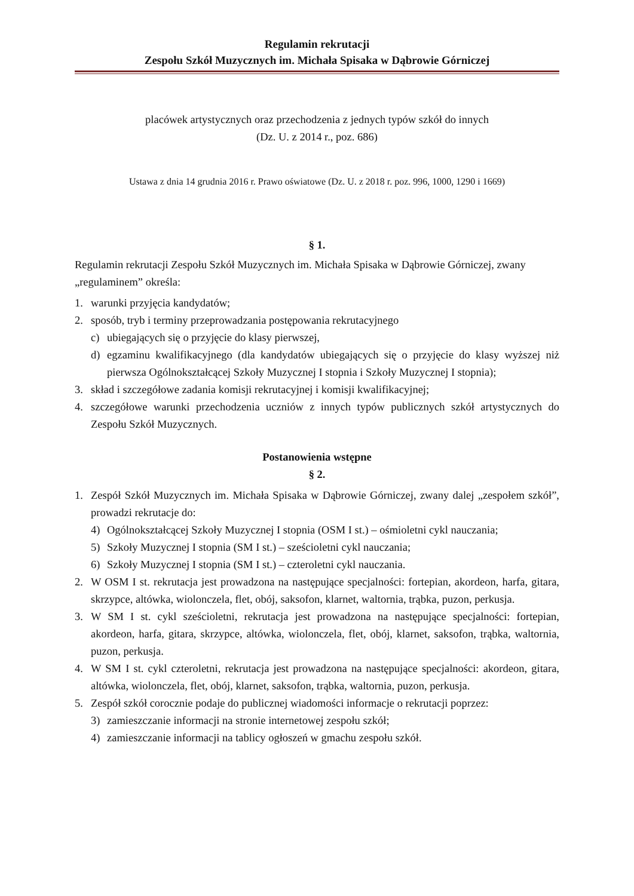Regulamin rekrutacji
Zespołu Szkół Muzycznych im. Michała Spisaka w Dąbrowie Górniczej
placówek artystycznych oraz przechodzenia z jednych typów szkół do innych
(Dz. U. z 2014 r., poz. 686)
Ustawa z dnia 14 grudnia 2016 r. Prawo oświatowe (Dz. U. z 2018 r. poz. 996, 1000, 1290 i 1669)
§ 1.
Regulamin rekrutacji Zespołu Szkół Muzycznych im. Michała Spisaka w Dąbrowie Górniczej, zwany „regulaminem” określa:
1. warunki przyjęcia kandydatów;
2. sposób, tryb i terminy przeprowadzania postępowania rekrutacyjnego
c) ubiegających się o przyjęcie do klasy pierwszej,
d) egzaminu kwalifikacyjnego (dla kandydatów ubiegających się o przyjęcie do klasy wyższej niż pierwsza Ogólnokształcącej Szkoły Muzycznej I stopnia i Szkoły Muzycznej I stopnia);
3. skład i szczegółowe zadania komisji rekrutacyjnej i komisji kwalifikacyjnej;
4. szczegółowe warunki przechodzenia uczniów z innych typów publicznych szkół artystycznych do Zespołu Szkół Muzycznych.
Postanowienia wstępne
§ 2.
1. Zespół Szkół Muzycznych im. Michała Spisaka w Dąbrowie Górniczej, zwany dalej „zespołem szkół”, prowadzi rekrutacje do:
4) Ogólnokształcącej Szkoły Muzycznej I stopnia (OSM I st.) – ośmioletni cykl nauczania;
5) Szkoły Muzycznej I stopnia (SM I st.) – sześcioletni cykl nauczania;
6) Szkoły Muzycznej I stopnia (SM I st.) – czteroletni cykl nauczania.
2. W OSM I st. rekrutacja jest prowadzona na następujące specjalności: fortepian, akordeon, harfa, gitara, skrzypce, altówka, wiolonczela, flet, obój, saksofon, klarnet, waltornia, trąbka, puzon, perkusja.
3. W SM I st. cykl sześcioletni, rekrutacja jest prowadzona na następujące specjalności: fortepian, akordeon, harfa, gitara, skrzypce, altówka, wiolonczela, flet, obój, klarnet, saksofon, trąbka, waltornia, puzon, perkusja.
4. W SM I st. cykl czteroletni, rekrutacja jest prowadzona na następujące specjalności: akordeon, gitara, altówka, wiolonczela, flet, obój, klarnet, saksofon, trąbka, waltornia, puzon, perkusja.
5. Zespół szkół corocznie podaje do publicznej wiadomości informacje o rekrutacji poprzez:
3) zamieszczanie informacji na stronie internetowej zespołu szkół;
4) zamieszczanie informacji na tablicy ogłoszeń w gmachu zespołu szkół.